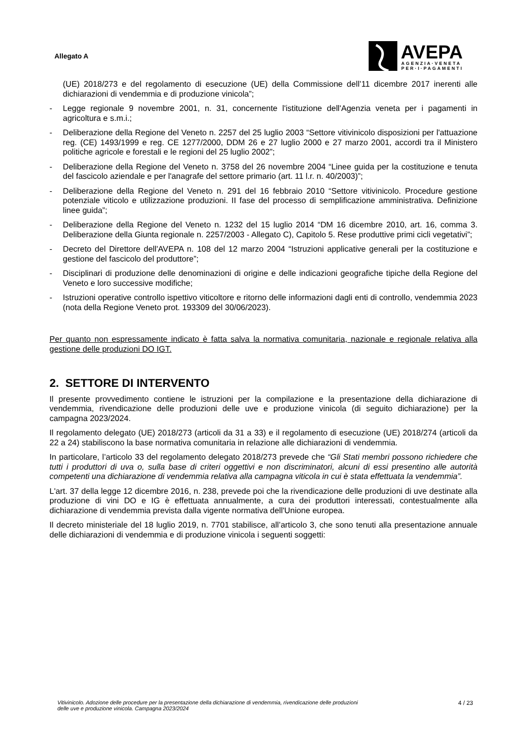Allegato A
AVEPA
AGENZIA·VENETA
PER·I·PAGAMENTI
(UE) 2018/273 e del regolamento di esecuzione (UE) della Commissione dell’11 dicembre 2017 inerenti alle dichiarazioni di vendemmia e di produzione vinicola”;
- Legge regionale 9 novembre 2001, n. 31, concernente l'istituzione dell'Agenzia veneta per i pagamenti in agricoltura e s.m.i.;
- Deliberazione della Regione del Veneto n. 2257 del 25 luglio 2003 “Settore vitivinicolo disposizioni per l'attuazione reg. (CE) 1493/1999 e reg. CE 1277/2000, DDM 26 e 27 luglio 2000 e 27 marzo 2001, accordi tra il Ministero politiche agricole e forestali e le regioni del 25 luglio 2002”;
- Deliberazione della Regione del Veneto n. 3758 del 26 novembre 2004 “Linee guida per la costituzione e tenuta del fascicolo aziendale e per l'anagrafe del settore primario (art. 11 l.r. n. 40/2003)”;
- Deliberazione della Regione del Veneto n. 291 del 16 febbraio 2010 “Settore vitivinicolo. Procedure gestione potenziale viticolo e utilizzazione produzioni. II fase del processo di semplificazione amministrativa. Definizione linee guida”;
- Deliberazione della Regione del Veneto n. 1232 del 15 luglio 2014 “DM 16 dicembre 2010, art. 16, comma 3. Deliberazione della Giunta regionale n. 2257/2003 - Allegato C), Capitolo 5. Rese produttive primi cicli vegetativi”;
- Decreto del Direttore dell'AVEPA n. 108 del 12 marzo 2004 “Istruzioni applicative generali per la costituzione e gestione del fascicolo del produttore”;
- Disciplinari di produzione delle denominazioni di origine e delle indicazioni geografiche tipiche della Regione del Veneto e loro successive modifiche;
- Istruzioni operative controllo ispettivo viticoltore e ritorno delle informazioni dagli enti di controllo, vendemmia 2023 (nota della Regione Veneto prot. 193309 del 30/06/2023).
Per quanto non espressamente indicato è fatta salva la normativa comunitaria, nazionale e regionale relativa alla gestione delle produzioni DO IGT.
2. SETTORE DI INTERVENTO
Il presente provvedimento contiene le istruzioni per la compilazione e la presentazione della dichiarazione di vendemmia, rivendicazione delle produzioni delle uve e produzione vinicola (di seguito dichiarazione) per la campagna 2023/2024.
Il regolamento delegato (UE) 2018/273 (articoli da 31 a 33) e il regolamento di esecuzione (UE) 2018/274 (articoli da 22 a 24) stabiliscono la base normativa comunitaria in relazione alle dichiarazioni di vendemmia.
In particolare, l’articolo 33 del regolamento delegato 2018/273 prevede che “Gli Stati membri possono richiedere che tutti i produttori di uva o, sulla base di criteri oggettivi e non discriminatori, alcuni di essi presentino alle autorità competenti una dichiarazione di vendemmia relativa alla campagna viticola in cui è stata effettuata la vendemmia”.
L'art. 37 della legge 12 dicembre 2016, n. 238, prevede poi che la rivendicazione delle produzioni di uve destinate alla produzione di vini DO e IG è effettuata annualmente, a cura dei produttori interessati, contestualmente alla dichiarazione di vendemmia prevista dalla vigente normativa dell'Unione europea.
Il decreto ministeriale del 18 luglio 2019, n. 7701 stabilisce, all’articolo 3, che sono tenuti alla presentazione annuale delle dichiarazioni di vendemmia e di produzione vinicola i seguenti soggetti:
Vitivinicolo. Adozione delle procedure per la presentazione della dichiarazione di vendemmia, rivendicazione delle produzioni
delle uve e produzione vinicola. Campagna 2023/2024 4 / 23